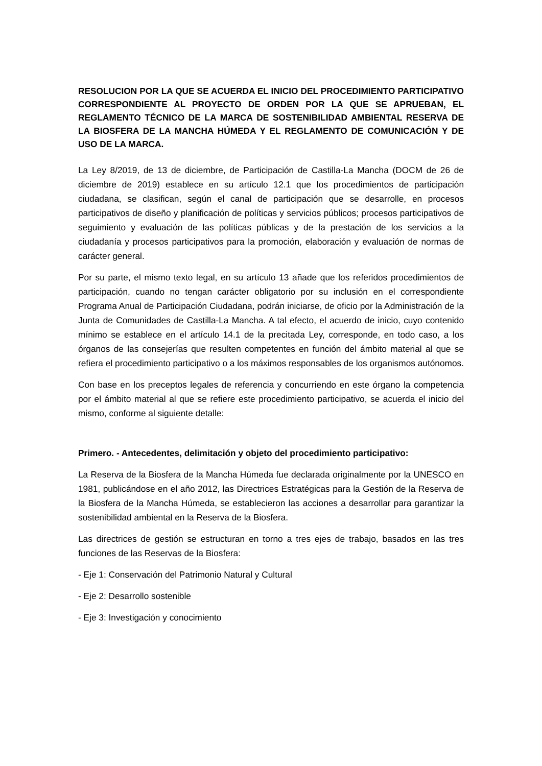RESOLUCION POR LA QUE SE ACUERDA EL INICIO DEL PROCEDIMIENTO PARTICIPATIVO CORRESPONDIENTE AL PROYECTO DE ORDEN POR LA QUE SE APRUEBAN, EL REGLAMENTO TÉCNICO DE LA MARCA DE SOSTENIBILIDAD AMBIENTAL RESERVA DE LA BIOSFERA DE LA MANCHA HÚMEDA Y EL REGLAMENTO DE COMUNICACIÓN Y DE USO DE LA MARCA.
La Ley 8/2019, de 13 de diciembre, de Participación de Castilla-La Mancha (DOCM de 26 de diciembre de 2019) establece en su artículo 12.1 que los procedimientos de participación ciudadana, se clasifican, según el canal de participación que se desarrolle, en procesos participativos de diseño y planificación de políticas y servicios públicos; procesos participativos de seguimiento y evaluación de las políticas públicas y de la prestación de los servicios a la ciudadanía y procesos participativos para la promoción, elaboración y evaluación de normas de carácter general.
Por su parte, el mismo texto legal, en su artículo 13 añade que los referidos procedimientos de participación, cuando no tengan carácter obligatorio por su inclusión en el correspondiente Programa Anual de Participación Ciudadana, podrán iniciarse, de oficio por la Administración de la Junta de Comunidades de Castilla-La Mancha. A tal efecto, el acuerdo de inicio, cuyo contenido mínimo se establece en el artículo 14.1 de la precitada Ley, corresponde, en todo caso, a los órganos de las consejerías que resulten competentes en función del ámbito material al que se refiera el procedimiento participativo o a los máximos responsables de los organismos autónomos.
Con base en los preceptos legales de referencia y concurriendo en este órgano la competencia por el ámbito material al que se refiere este procedimiento participativo, se acuerda el inicio del mismo, conforme al siguiente detalle:
Primero. - Antecedentes, delimitación y objeto del procedimiento participativo:
La Reserva de la Biosfera de la Mancha Húmeda fue declarada originalmente por la UNESCO en 1981, publicándose en el año 2012, las Directrices Estratégicas para la Gestión de la Reserva de la Biosfera de la Mancha Húmeda, se establecieron las acciones a desarrollar para garantizar la sostenibilidad ambiental en la Reserva de la Biosfera.
Las directrices de gestión se estructuran en torno a tres ejes de trabajo, basados en las tres funciones de las Reservas de la Biosfera:
- Eje 1: Conservación del Patrimonio Natural y Cultural
- Eje 2: Desarrollo sostenible
- Eje 3: Investigación y conocimiento